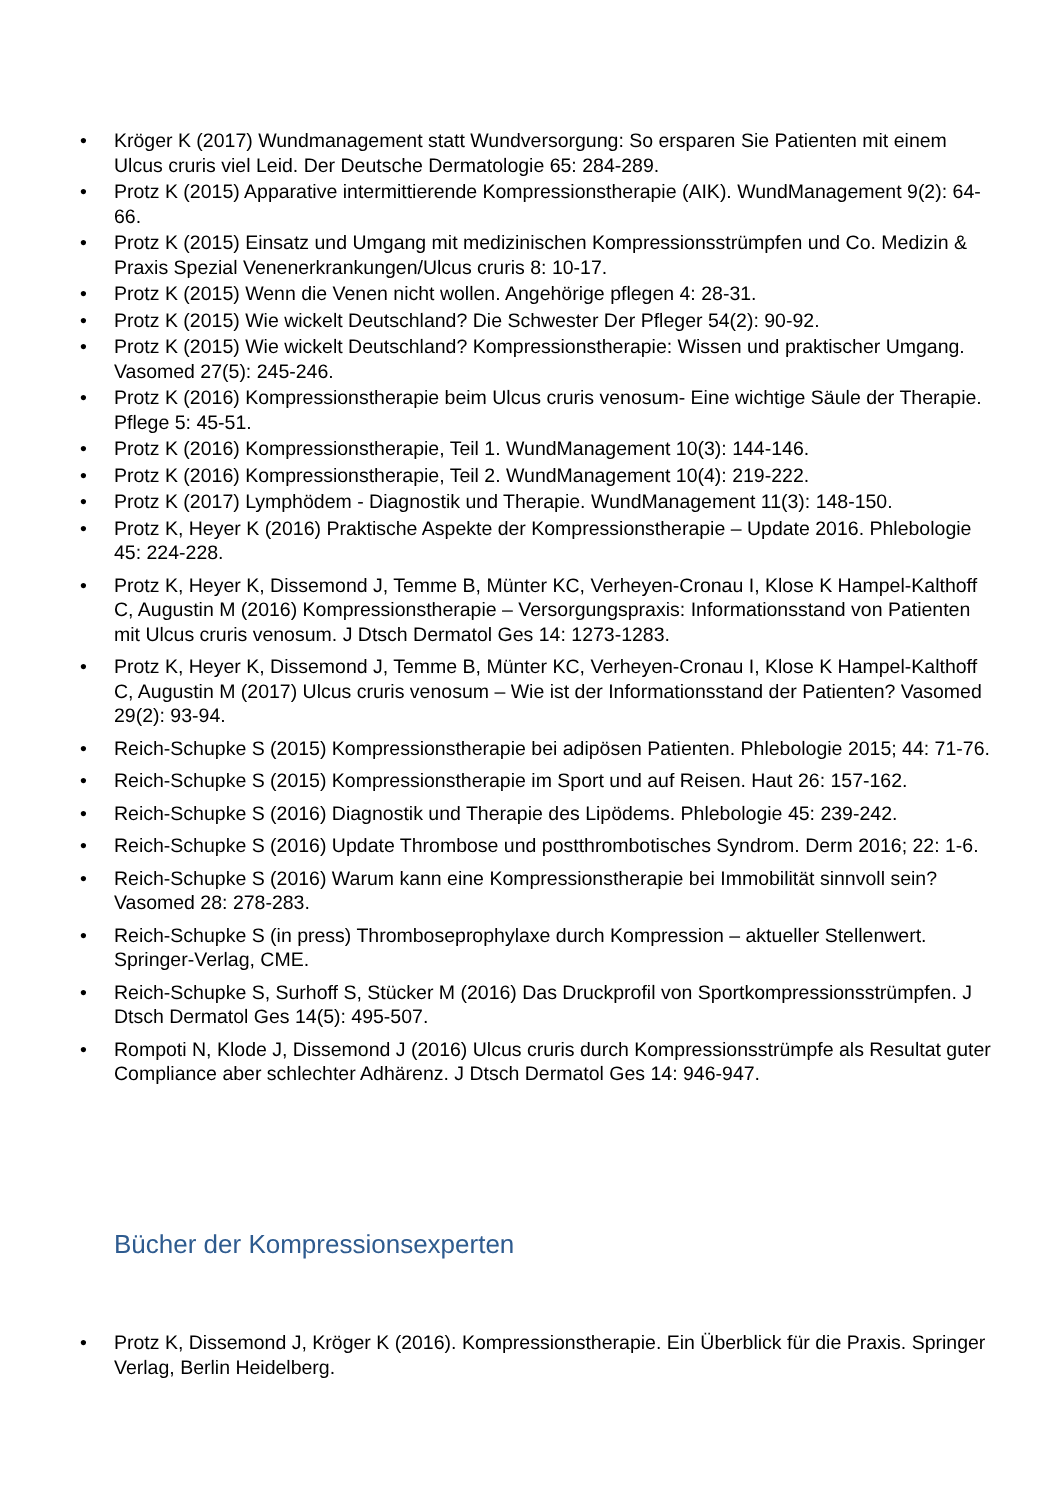• Kröger K (2017) Wundmanagement statt Wundversorgung: So ersparen Sie Patienten mit einem Ulcus cruris viel Leid. Der Deutsche Dermatologie 65: 284-289.
• Protz K (2015) Apparative intermittierende Kompressionstherapie (AIK). WundManagement 9(2): 64-66.
• Protz K (2015) Einsatz und Umgang mit medizinischen Kompressionsstrümpfen und Co. Medizin & Praxis Spezial Venenerkrankungen/Ulcus cruris 8: 10-17.
• Protz K (2015) Wenn die Venen nicht wollen. Angehörige pflegen 4: 28-31.
• Protz K (2015) Wie wickelt Deutschland? Die Schwester Der Pfleger 54(2): 90-92.
• Protz K (2015) Wie wickelt Deutschland? Kompressionstherapie: Wissen und praktischer Umgang. Vasomed 27(5): 245-246.
• Protz K (2016) Kompressionstherapie beim Ulcus cruris venosum- Eine wichtige Säule der Therapie. Pflege 5: 45-51.
• Protz K (2016) Kompressionstherapie, Teil 1. WundManagement 10(3): 144-146.
• Protz K (2016) Kompressionstherapie, Teil 2. WundManagement 10(4): 219-222.
• Protz K (2017) Lymphödem - Diagnostik und Therapie. WundManagement 11(3): 148-150.
• Protz K, Heyer K (2016) Praktische Aspekte der Kompressionstherapie – Update 2016. Phlebologie 45: 224-228.
• Protz K, Heyer K, Dissemond J, Temme B, Münter KC, Verheyen-Cronau I, Klose K Hampel-Kalthoff C, Augustin M (2016) Kompressionstherapie – Versorgungspraxis: Informationsstand von Patienten mit Ulcus cruris venosum. J Dtsch Dermatol Ges 14: 1273-1283.
• Protz K, Heyer K, Dissemond J, Temme B, Münter KC, Verheyen-Cronau I, Klose K Hampel-Kalthoff C, Augustin M (2017) Ulcus cruris venosum – Wie ist der Informationsstand der Patienten? Vasomed 29(2): 93-94.
• Reich-Schupke S (2015) Kompressionstherapie bei adipösen Patienten. Phlebologie 2015; 44: 71-76.
• Reich-Schupke S (2015) Kompressionstherapie im Sport und auf Reisen. Haut 26: 157-162.
• Reich-Schupke S (2016) Diagnostik und Therapie des Lipödems. Phlebologie 45: 239-242.
• Reich-Schupke S (2016) Update Thrombose und postthrombotisches Syndrom. Derm 2016; 22: 1-6.
• Reich-Schupke S (2016) Warum kann eine Kompressionstherapie bei Immobilität sinnvoll sein? Vasomed 28: 278-283.
• Reich-Schupke S (in press) Thromboseprophylaxe durch Kompression – aktueller Stellenwert. Springer-Verlag, CME.
• Reich-Schupke S, Surhoff S, Stücker M (2016) Das Druckprofil von Sportkompressionsstrümpfen. J Dtsch Dermatol Ges 14(5): 495-507.
• Rompoti N, Klode J, Dissemond J (2016) Ulcus cruris durch Kompressionsstrümpfe als Resultat guter Compliance aber schlechter Adhärenz. J Dtsch Dermatol Ges 14: 946-947.
Bücher der Kompressionsexperten
• Protz K, Dissemond J, Kröger K (2016). Kompressionstherapie. Ein Überblick für die Praxis. Springer Verlag, Berlin Heidelberg.